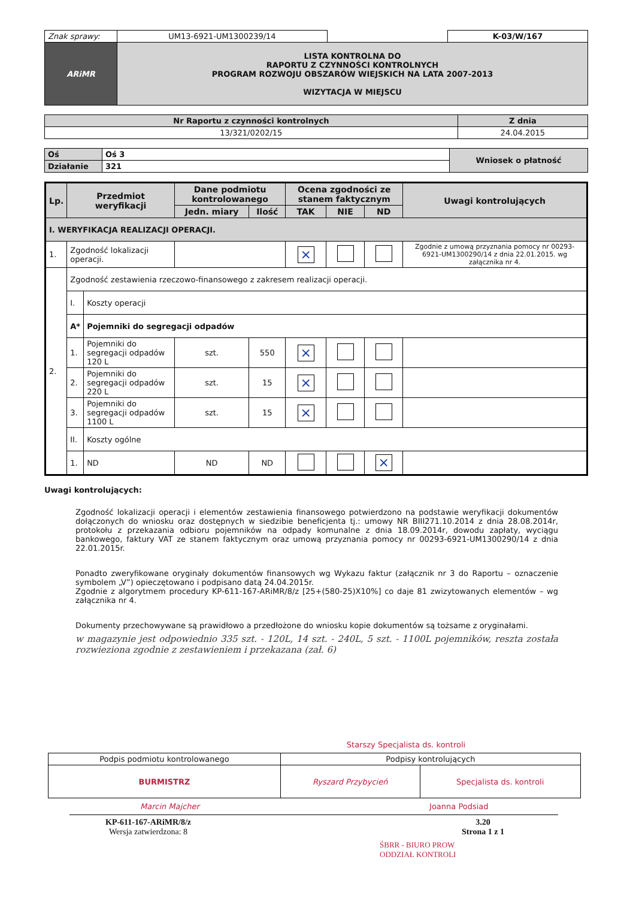| Znak sprawy: | UM13-6921-UM1300239/14 | | K-03/W/167 |
| ARiMR | LISTA KONTROLNA DO RAPORTU Z CZYNNOŚCI KONTROLNYCH PROGRAM ROZWOJU OBSZARÓW WIEJSKICH NA LATA 2007-2013 WIZYTACJA W MIEJSCU | | |
| Nr Raportu z czynności kontrolnych | Z dnia |
| --- | --- |
| 13/321/0202/15 | 24.04.2015 |
| Oś | Oś 3 | Wniosek o płatność |
| Działanie | 321 | |
| Lp. | Przedmiot weryfikacji | | Dane podmiotu kontrolowanego | | Ocena zgodności ze stanem faktycznym | | | Uwagi kontrolujących |
| --- | --- | --- | --- | --- | --- | --- | --- | --- |
| | | | Jedn. miary | Ilość | TAK | NIE | ND | |
| I. WERYFIKACJA REALIZACJI OPERACJI. | | | | | | | | |
| 1. | Zgodność lokalizacji operacji. | | | | × | | | Zgodnie z umową przyznania pomocy nr 00293-6921-UM1300290/14 z dnia 22.01.2015. wg załącznika nr 4. |
| 2. | Zgodność zestawienia rzeczowo-finansowego z zakresem realizacji operacji. | | | | | | | |
| | I. | Koszty operacji | | | | | | |
| | A* | Pojemniki do segregacji odpadów | | | | | | |
| | 1. | Pojemniki do segregacji odpadów 120 L | szt. | 550 | × | | | |
| | 2. | Pojemniki do segregacji odpadów 220 L | szt. | 15 | × | | | |
| | 3. | Pojemniki do segregacji odpadów 1100 L | szt. | 15 | × | | | |
| | II. | Koszty ogólne | | | | | | |
| | 1. | ND | ND | ND | | | × | |
Uwagi kontrolujących:
Zgodność lokalizacji operacji i elementów zestawienia finansowego potwierdzono na podstawie weryfikacji dokumentów dołączonych do wniosku oraz dostępnych w siedzibie beneficjenta tj.: umowy NR BIII271.10.2014 z dnia 28.08.2014r, protokołu z przekazania odbioru pojemników na odpady komunalne z dnia 18.09.2014r, dowodu zapłaty, wyciągu bankowego, faktury VAT ze stanem faktycznym oraz umową przyznania pomocy nr 00293-6921-UM1300290/14 z dnia 22.01.2015r.
Ponadto zweryfikowane oryginały dokumentów finansowych wg Wykazu faktur (załącznik nr 3 do Raportu – oznaczenie symbolem „V”) opieczętowano i podpisano datą 24.04.2015r.
Zgodnie z algorytmem procedury KP-611-167-ARiMR/8/z [25+(580-25)X10%] co daje 81 zwizytowanych elementów – wg załącznika nr 4.
Dokumenty przechowywane są prawidłowo a przedłożone do wniosku kopie dokumentów są tożsame z oryginałami.
w magazynie jest odpowiednio 335 szt. - 120L, 14 szt. - 240L, 5 szt. - 1100L pojemników, reszta została rozwieziona zgodnie z zestawieniem i przekazana (zał. 6)
Starszy Specjalista ds. kontroli
| Podpis podmiotu kontrolowanego | Podpisy kontrolujących | |
| BURMISTRZ | Ryszard Przybycień | Specjalista ds. kontroli |
Marcin Majcher Joanna Podsiad
KP-611-167-ARiMR/8/z
Wersja zatwierdzona: 8
3.20
Strona 1 z 1
ŚBRR - BIURO PROW
ODDZIAŁ KONTROLI